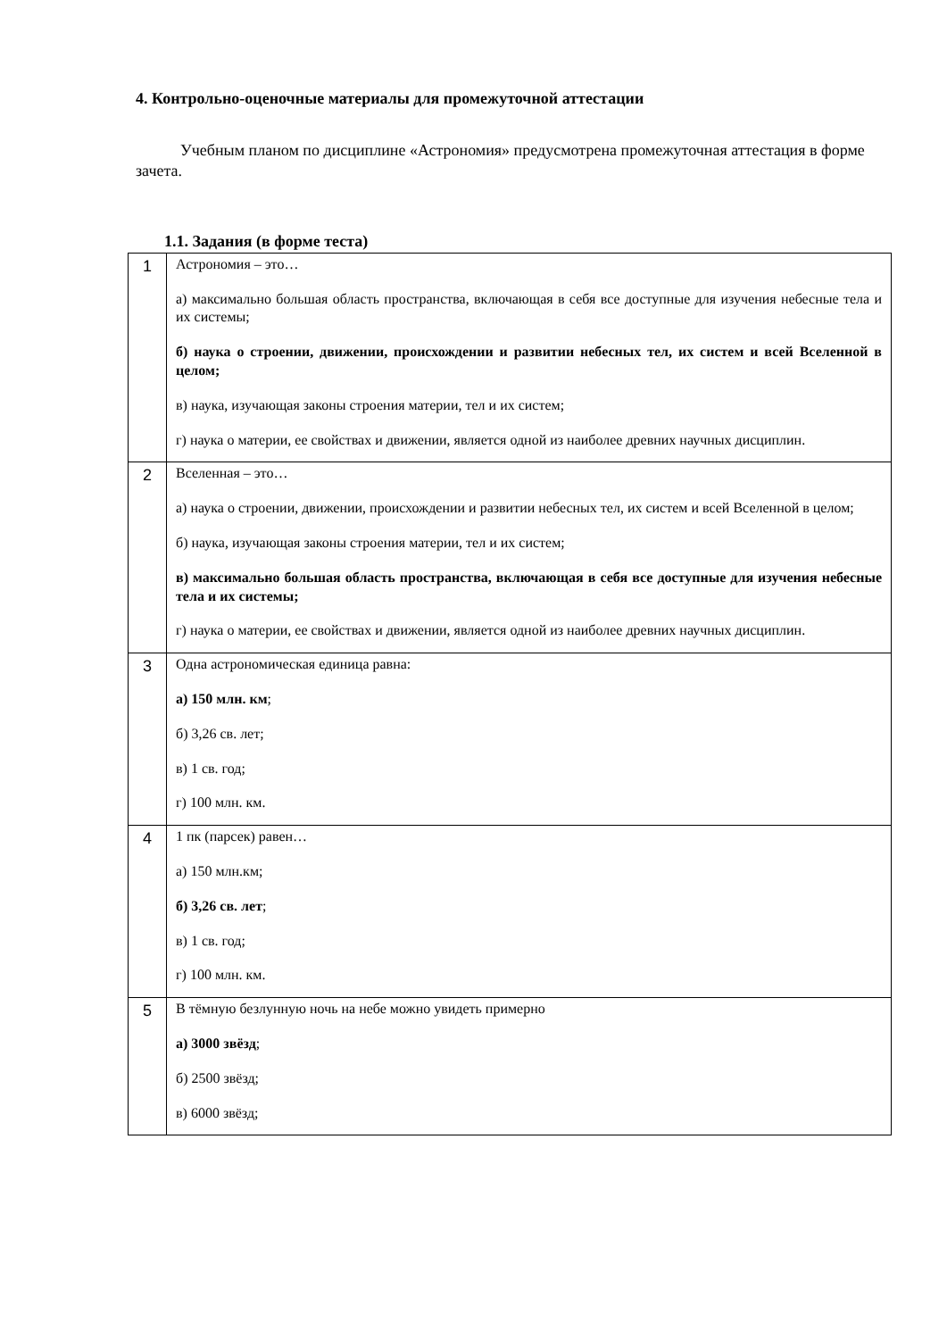4. Контрольно-оценочные материалы для промежуточной аттестации
Учебным планом по дисциплине «Астрономия» предусмотрена промежуточная аттестация в форме зачета.
1.1. Задания (в форме теста)
| 1 | Астрономия – это… а) максимально большая область пространства, включающая в себя все доступные для изучения небесные тела и их системы; б) наука о строении, движении, происхождении и развитии небесных тел, их систем и всей Вселенной в целом; в) наука, изучающая законы строения материи, тел и их систем; г) наука о материи, ее свойствах и движении, является одной из наиболее древних научных дисциплин. |
| 2 | Вселенная – это… а) наука о строении, движении, происхождении и развитии небесных тел, их систем и всей Вселенной в целом; б) наука, изучающая законы строения материи, тел и их систем; в) максимально большая область пространства, включающая в себя все доступные для изучения небесные тела и их системы; г) наука о материи, ее свойствах и движении, является одной из наиболее древних научных дисциплин. |
| 3 | Одна астрономическая единица равна: а) 150 млн. км ; б) 3,26 св. лет; в) 1 св. год; г) 100 млн. км. |
| 4 | 1 пк (парсек) равен… а) 150 млн.км; б) 3,26 св. лет ; в) 1 св. год; г) 100 млн. км. |
| 5 | В тёмную безлунную ночь на небе можно увидеть примерно а) 3000 звёзд ; б) 2500 звёзд; в) 6000 звёзд; |